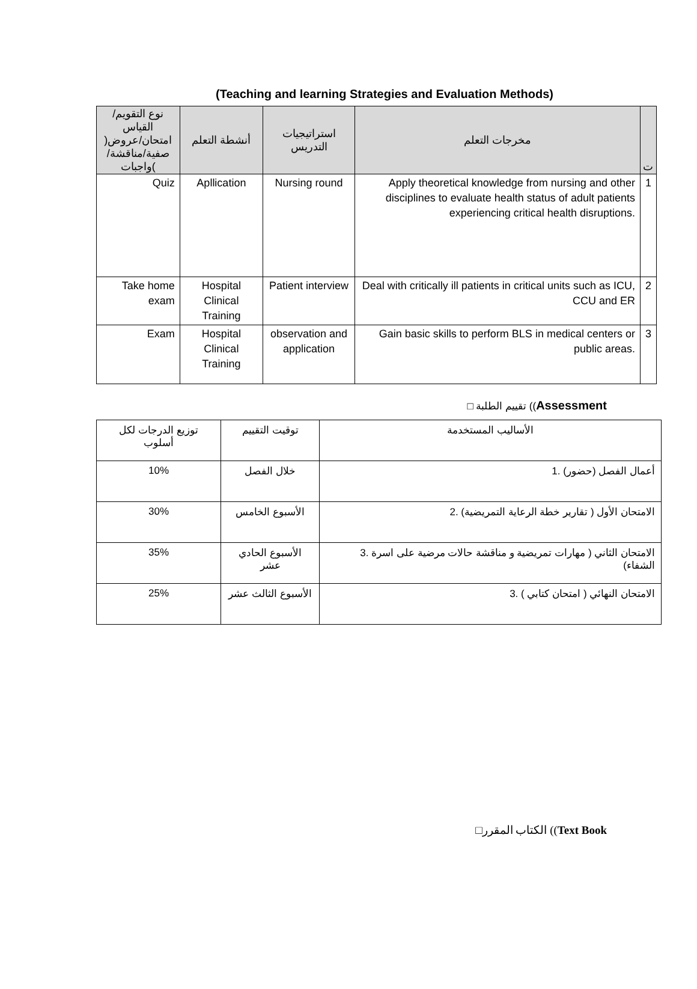(Teaching and learning Strategies and Evaluation Methods)
| نوع التقويم/القياس )امتحان/عروض صفية/مناقشة/واجبات( | أنشطة التعلم | استراتيجيات التدريس | مخرجات التعلم | ت |
| --- | --- | --- | --- | --- |
| Quiz | Apllication | Nursing round | Apply theoretical knowledge from nursing and other disciplines to evaluate health status of adult patients experiencing critical health disruptions. | 1 |
| Take home exam | Hospital Clinical Training | Patient interview | Deal with critically ill patients in critical units such as ICU, CCU and ER | 2 |
| Exam | Hospital Clinical Training | observation and application | Gain basic skills to perform BLS in medical centers or public areas. | 3 |
□ تقييم الطلبة ((Assessment
| توزيع الدرجات لكل أسلوب | توقيت التقييم | الأساليب المستخدمة |
| 10% | خلال الفصل | 1. أعمال الفصل (حضور) |
| 30% | الأسبوع الخامس | 2. الامتحان الأول ( تقارير خطة الرعاية التمريضية) |
| 35% | الأسبوع الحادي عشر | 3. الامتحان الثاني ( مهارات تمريضية و مناقشة حالات مرضية على اسرة الشفاء) |
| 25% | الأسبوع الثالث عشر | 3. الامتحان النهائي ( امتحان كتابي ) |
□الكتاب المقرر ((Text Book